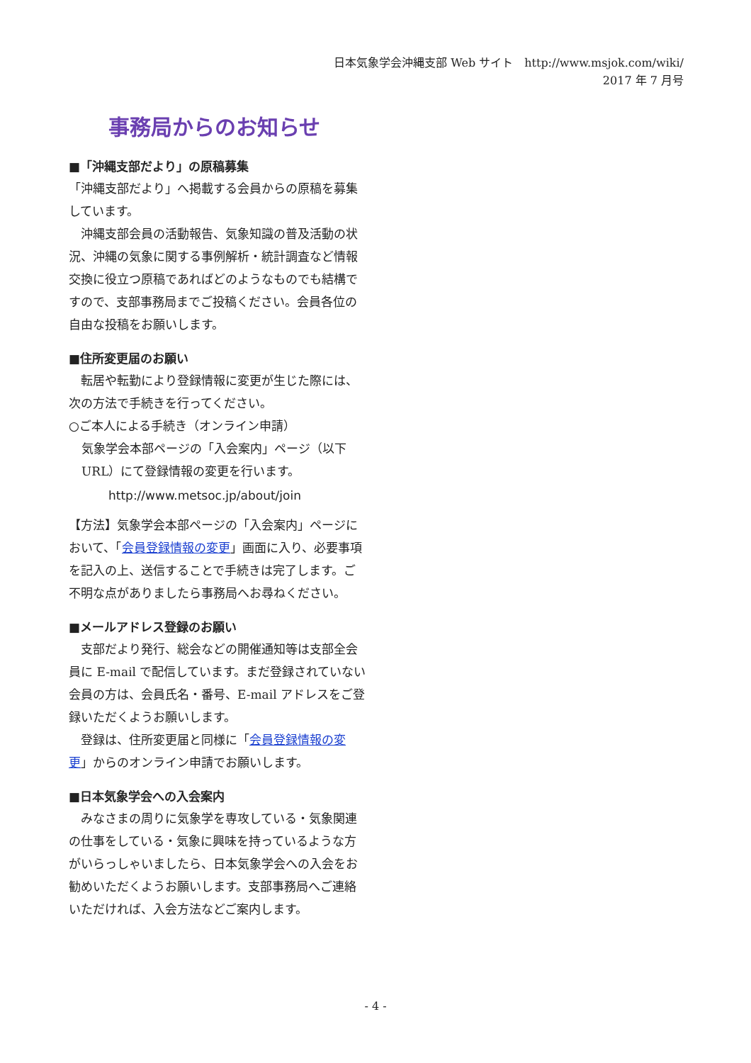日本気象学会沖縄支部 Web サイト　http://www.msjok.com/wiki/
2017 年 7 月号
事務局からのお知らせ
■「沖縄支部だより」の原稿募集
「沖縄支部だより」へ掲載する会員からの原稿を募集しています。
　沖縄支部会員の活動報告、気象知識の普及活動の状況、沖縄の気象に関する事例解析・統計調査など情報交換に役立つ原稿であればどのようなものでも結構ですので、支部事務局までご投稿ください。会員各位の自由な投稿をお願いします。
■住所変更届のお願い
　転居や転勤により登録情報に変更が生じた際には、次の方法で手続きを行ってください。
○ご本人による手続き（オンライン申請）
気象学会本部ページの「入会案内」ページ（以下 URL）にて登録情報の変更を行います。
http://www.metsoc.jp/about/join
【方法】気象学会本部ページの「入会案内」ページにおいて、「会員登録情報の変更」画面に入り、必要事項を記入の上、送信することで手続きは完了します。ご不明な点がありましたら事務局へお尋ねください。
■メールアドレス登録のお願い
　支部だより発行、総会などの開催通知等は支部全会員に E-mail で配信しています。まだ登録されていない会員の方は、会員氏名・番号、E-mail アドレスをご登録いただくようお願いします。
　登録は、住所変更届と同様に「会員登録情報の変更」からのオンライン申請でお願いします。
■日本気象学会への入会案内
　みなさまの周りに気象学を専攻している・気象関連の仕事をしている・気象に興味を持っているような方がいらっしゃいましたら、日本気象学会への入会をお勧めいただくようお願いします。支部事務局へご連絡いただければ、入会方法などご案内します。
- 4 -